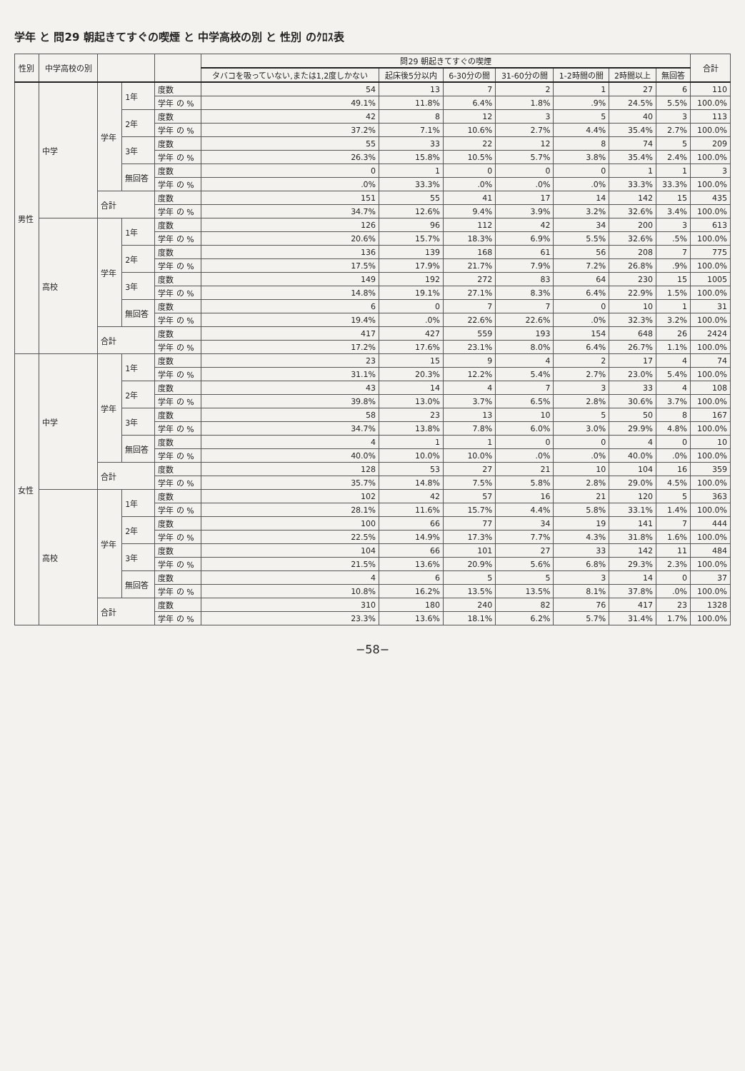学年 と 問29 朝起きてすぐの喫煙 と 中学高校の別 と 性別 のｸﾛｽ表
| 性別 | 中学高校の別 | | | | 問29 朝起きてすぐの喫煙 | | | | | | | 合計 |
| --- | --- | --- | --- | --- | --- | --- | --- | --- | --- | --- | --- | --- |
| | | | | | タバコを吸っていない,または1,2度しかない | 起床後5分以内 | 6-30分の間 | 31-60分の間 | 1-2時間の間 | 2時間以上 | 無回答 | |
| 男性 | 中学 | 学年 | 1年 | 度数 | 54 | 13 | 7 | 2 | 1 | 27 | 6 | 110 |
| | | | | 学年 の % | 49.1% | 11.8% | 6.4% | 1.8% | .9% | 24.5% | 5.5% | 100.0% |
| | | | 2年 | 度数 | 42 | 8 | 12 | 3 | 5 | 40 | 3 | 113 |
| | | | | 学年 の % | 37.2% | 7.1% | 10.6% | 2.7% | 4.4% | 35.4% | 2.7% | 100.0% |
| | | | 3年 | 度数 | 55 | 33 | 22 | 12 | 8 | 74 | 5 | 209 |
| | | | | 学年 の % | 26.3% | 15.8% | 10.5% | 5.7% | 3.8% | 35.4% | 2.4% | 100.0% |
| | | | 無回答 | 度数 | 0 | 1 | 0 | 0 | 0 | 1 | 1 | 3 |
| | | | | 学年 の % | .0% | 33.3% | .0% | .0% | .0% | 33.3% | 33.3% | 100.0% |
| | | 合計 | | 度数 | 151 | 55 | 41 | 17 | 14 | 142 | 15 | 435 |
| | | | | 学年 の % | 34.7% | 12.6% | 9.4% | 3.9% | 3.2% | 32.6% | 3.4% | 100.0% |
| | 高校 | 学年 | 1年 | 度数 | 126 | 96 | 112 | 42 | 34 | 200 | 3 | 613 |
| | | | | 学年 の % | 20.6% | 15.7% | 18.3% | 6.9% | 5.5% | 32.6% | .5% | 100.0% |
| | | | 2年 | 度数 | 136 | 139 | 168 | 61 | 56 | 208 | 7 | 775 |
| | | | | 学年 の % | 17.5% | 17.9% | 21.7% | 7.9% | 7.2% | 26.8% | .9% | 100.0% |
| | | | 3年 | 度数 | 149 | 192 | 272 | 83 | 64 | 230 | 15 | 1005 |
| | | | | 学年 の % | 14.8% | 19.1% | 27.1% | 8.3% | 6.4% | 22.9% | 1.5% | 100.0% |
| | | | 無回答 | 度数 | 6 | 0 | 7 | 7 | 0 | 10 | 1 | 31 |
| | | | | 学年 の % | 19.4% | .0% | 22.6% | 22.6% | .0% | 32.3% | 3.2% | 100.0% |
| | | 合計 | | 度数 | 417 | 427 | 559 | 193 | 154 | 648 | 26 | 2424 |
| | | | | 学年 の % | 17.2% | 17.6% | 23.1% | 8.0% | 6.4% | 26.7% | 1.1% | 100.0% |
| 女性 | 中学 | 学年 | 1年 | 度数 | 23 | 15 | 9 | 4 | 2 | 17 | 4 | 74 |
| | | | | 学年 の % | 31.1% | 20.3% | 12.2% | 5.4% | 2.7% | 23.0% | 5.4% | 100.0% |
| | | | 2年 | 度数 | 43 | 14 | 4 | 7 | 3 | 33 | 4 | 108 |
| | | | | 学年 の % | 39.8% | 13.0% | 3.7% | 6.5% | 2.8% | 30.6% | 3.7% | 100.0% |
| | | | 3年 | 度数 | 58 | 23 | 13 | 10 | 5 | 50 | 8 | 167 |
| | | | | 学年 の % | 34.7% | 13.8% | 7.8% | 6.0% | 3.0% | 29.9% | 4.8% | 100.0% |
| | | | 無回答 | 度数 | 4 | 1 | 1 | 0 | 0 | 4 | 0 | 10 |
| | | | | 学年 の % | 40.0% | 10.0% | 10.0% | .0% | .0% | 40.0% | .0% | 100.0% |
| | | 合計 | | 度数 | 128 | 53 | 27 | 21 | 10 | 104 | 16 | 359 |
| | | | | 学年 の % | 35.7% | 14.8% | 7.5% | 5.8% | 2.8% | 29.0% | 4.5% | 100.0% |
| | 高校 | 学年 | 1年 | 度数 | 102 | 42 | 57 | 16 | 21 | 120 | 5 | 363 |
| | | | | 学年 の % | 28.1% | 11.6% | 15.7% | 4.4% | 5.8% | 33.1% | 1.4% | 100.0% |
| | | | 2年 | 度数 | 100 | 66 | 77 | 34 | 19 | 141 | 7 | 444 |
| | | | | 学年 の % | 22.5% | 14.9% | 17.3% | 7.7% | 4.3% | 31.8% | 1.6% | 100.0% |
| | | | 3年 | 度数 | 104 | 66 | 101 | 27 | 33 | 142 | 11 | 484 |
| | | | | 学年 の % | 21.5% | 13.6% | 20.9% | 5.6% | 6.8% | 29.3% | 2.3% | 100.0% |
| | | | 無回答 | 度数 | 4 | 6 | 5 | 5 | 3 | 14 | 0 | 37 |
| | | | | 学年 の % | 10.8% | 16.2% | 13.5% | 13.5% | 8.1% | 37.8% | .0% | 100.0% |
| | | 合計 | | 度数 | 310 | 180 | 240 | 82 | 76 | 417 | 23 | 1328 |
| | | | | 学年 の % | 23.3% | 13.6% | 18.1% | 6.2% | 5.7% | 31.4% | 1.7% | 100.0% |
−58−